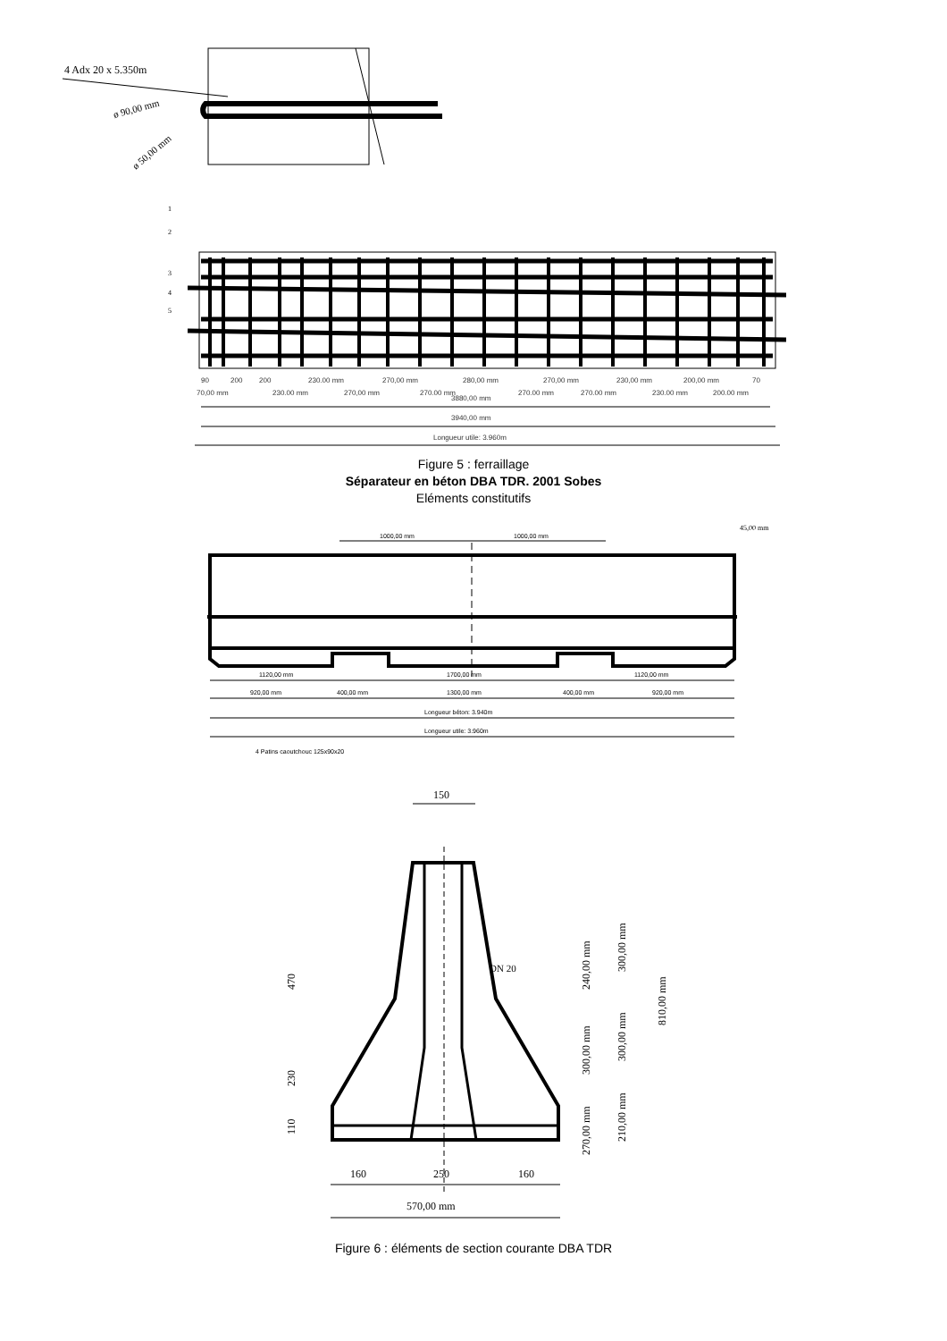4 Adx 20 x 5.350m
ø 90,00 mm
ø 50,00 mm
1
2
3
4
5
90
200
200
230.00 mm
270,00 mm
280,00 mm
270,00 mm
230,00 mm
200,00 mm
70
70,00 mm
230.00 mm
270,00 mm
270.00 mm
3880,00 mm
270.00 mm
270.00 mm
230.00 mm
200.00 mm
3940,00 mm
Longueur utile: 3.960m
Figure 5 : ferraillage
Séparateur en béton DBA TDR. 2001 Sobes
Eléments constitutifs
45,00 mm
1000,00 mm
1000,00 mm
1120,00 mm
1700,00 mm
1120,00 mm
920,00 mm
400,00 mm
1300,00 mm
400,00 mm
920,00 mm
Longueur béton: 3.940m
Longueur utile: 3.960m
4 Patins caoutchouc 125x90x20
150
DN 20
470
230
110
240,00 mm
300,00 mm
270,00 mm
300,00 mm
300,00 mm
210,00 mm
810,00 mm
160
250
160
570,00 mm
Figure 6 : éléments de section courante DBA TDR